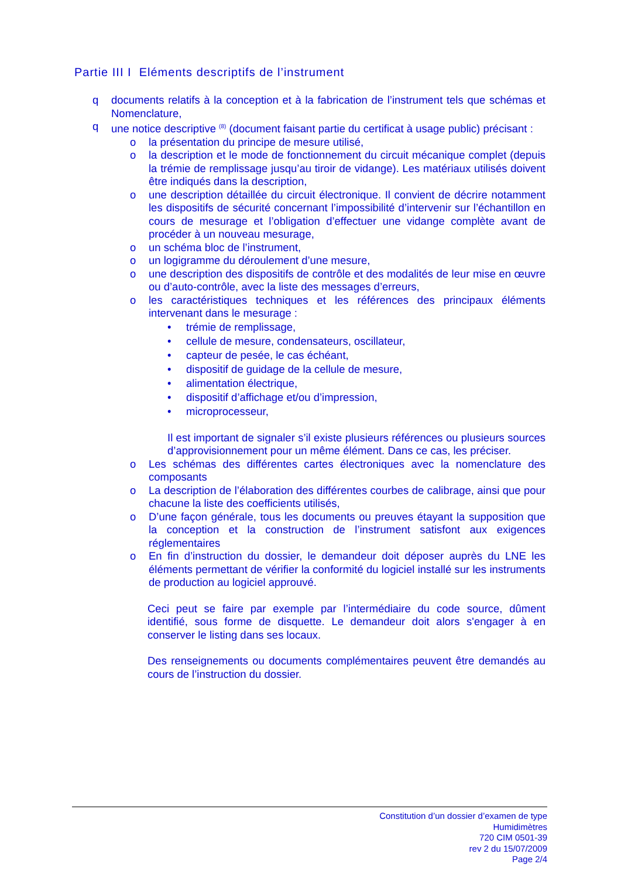Partie III I Eléments descriptifs de l’instrument
q documents relatifs à la conception et à la fabrication de l’instrument tels que schémas et Nomenclature,
q une notice descriptive <sup>(8)</sup> (document faisant partie du certificat à usage public) précisant :
o la présentation du principe de mesure utilisé,
o la description et le mode de fonctionnement du circuit mécanique complet (depuis la trémie de remplissage jusqu’au tiroir de vidange). Les matériaux utilisés doivent être indiqués dans la description,
o une description détaillée du circuit électronique. Il convient de décrire notamment les dispositifs de sécurité concernant l’impossibilité d’intervenir sur l’échantillon en cours de mesurage et l’obligation d’effectuer une vidange complète avant de procéder à un nouveau mesurage,
o un schéma bloc de l’instrument,
o un logigramme du déroulement d’une mesure,
o une description des dispositifs de contrôle et des modalités de leur mise en œuvre ou d’auto-contrôle, avec la liste des messages d’erreurs,
o les caractéristiques techniques et les références des principaux éléments intervenant dans le mesurage :
• trémie de remplissage,
• cellule de mesure, condensateurs, oscillateur,
• capteur de pesée, le cas échéant,
• dispositif de guidage de la cellule de mesure,
• alimentation électrique,
• dispositif d’affichage et/ou d’impression,
• microprocesseur,
Il est important de signaler s’il existe plusieurs références ou plusieurs sources d’approvisionnement pour un même élément. Dans ce cas, les préciser.
o Les schémas des différentes cartes électroniques avec la nomenclature des composants
o La description de l’élaboration des différentes courbes de calibrage, ainsi que pour chacune la liste des coefficients utilisés,
o D’une façon générale, tous les documents ou preuves étayant la supposition que la conception et la construction de l’instrument satisfont aux exigences réglementaires
o En fin d’instruction du dossier, le demandeur doit déposer auprès du LNE les éléments permettant de vérifier la conformité du logiciel installé sur les instruments de production au logiciel approuvé.
Ceci peut se faire par exemple par l’intermédiaire du code source, dûment identifié, sous forme de disquette. Le demandeur doit alors s'engager à en conserver le listing dans ses locaux.
Des renseignements ou documents complémentaires peuvent être demandés au cours de l’instruction du dossier.
Constitution d’un dossier d’examen de type
Humidimètres
720 CIM 0501-39
rev 2 du 15/07/2009
Page 2/4